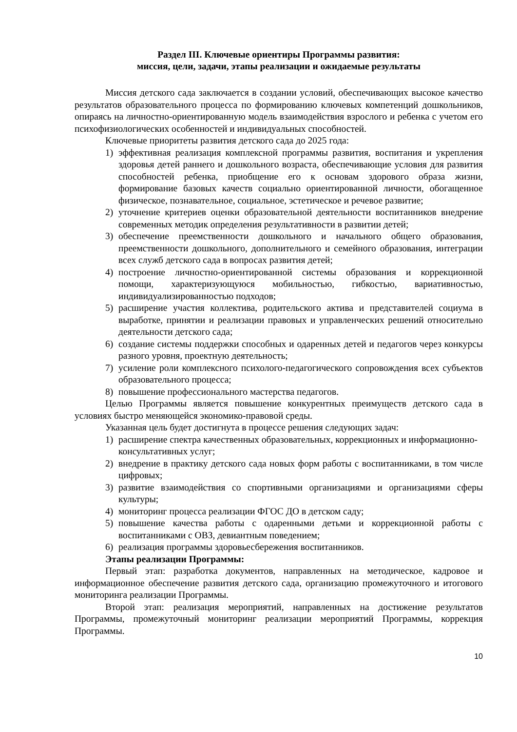Раздел III. Ключевые ориентиры Программы развития:
миссия, цели, задачи, этапы реализации и ожидаемые результаты
Миссия детского сада заключается в создании условий, обеспечивающих высокое качество результатов образовательного процесса по формированию ключевых компетенций дошкольников, опираясь на личностно-ориентированную модель взаимодействия взрослого и ребенка с учетом его психофизиологических особенностей и индивидуальных способностей.
Ключевые приоритеты развития детского сада до 2025 года:
1) эффективная реализация комплексной программы развития, воспитания и укрепления здоровья детей раннего и дошкольного возраста, обеспечивающие условия для развития способностей ребенка, приобщение его к основам здорового образа жизни, формирование базовых качеств социально ориентированной личности, обогащенное физическое, познавательное, социальное, эстетическое и речевое развитие;
2) уточнение критериев оценки образовательной деятельности воспитанников внедрение современных методик определения результативности в развитии детей;
3) обеспечение преемственности дошкольного и начального общего образования, преемственности дошкольного, дополнительного и семейного образования, интеграции всех служб детского сада в вопросах развития детей;
4) построение личностно-ориентированной системы образования и коррекционной помощи, характеризующуюся мобильностью, гибкостью, вариативностью, индивидуализированностью подходов;
5) расширение участия коллектива, родительского актива и представителей социума в выработке, принятии и реализации правовых и управленческих решений относительно деятельности детского сада;
6) создание системы поддержки способных и одаренных детей и педагогов через конкурсы разного уровня, проектную деятельность;
7) усиление роли комплексного психолого-педагогического сопровождения всех субъектов образовательного процесса;
8) повышение профессионального мастерства педагогов.
Целью Программы является повышение конкурентных преимуществ детского сада в условиях быстро меняющейся экономико-правовой среды.
Указанная цель будет достигнута в процессе решения следующих задач:
1) расширение спектра качественных образовательных, коррекционных и информационно-консультативных услуг;
2) внедрение в практику детского сада новых форм работы с воспитанниками, в том числе цифровых;
3) развитие взаимодействия со спортивными организациями и организациями сферы культуры;
4) мониторинг процесса реализации ФГОС ДО в детском саду;
5) повышение качества работы с одаренными детьми и коррекционной работы с воспитанниками с ОВЗ, девиантным поведением;
6) реализация программы здоровьесбережения воспитанников.
Этапы реализации Программы:
Первый этап: разработка документов, направленных на методическое, кадровое и информационное обеспечение развития детского сада, организацию промежуточного и итогового мониторинга реализации Программы.
Второй этап: реализация мероприятий, направленных на достижение результатов Программы, промежуточный мониторинг реализации мероприятий Программы, коррекция Программы.
10